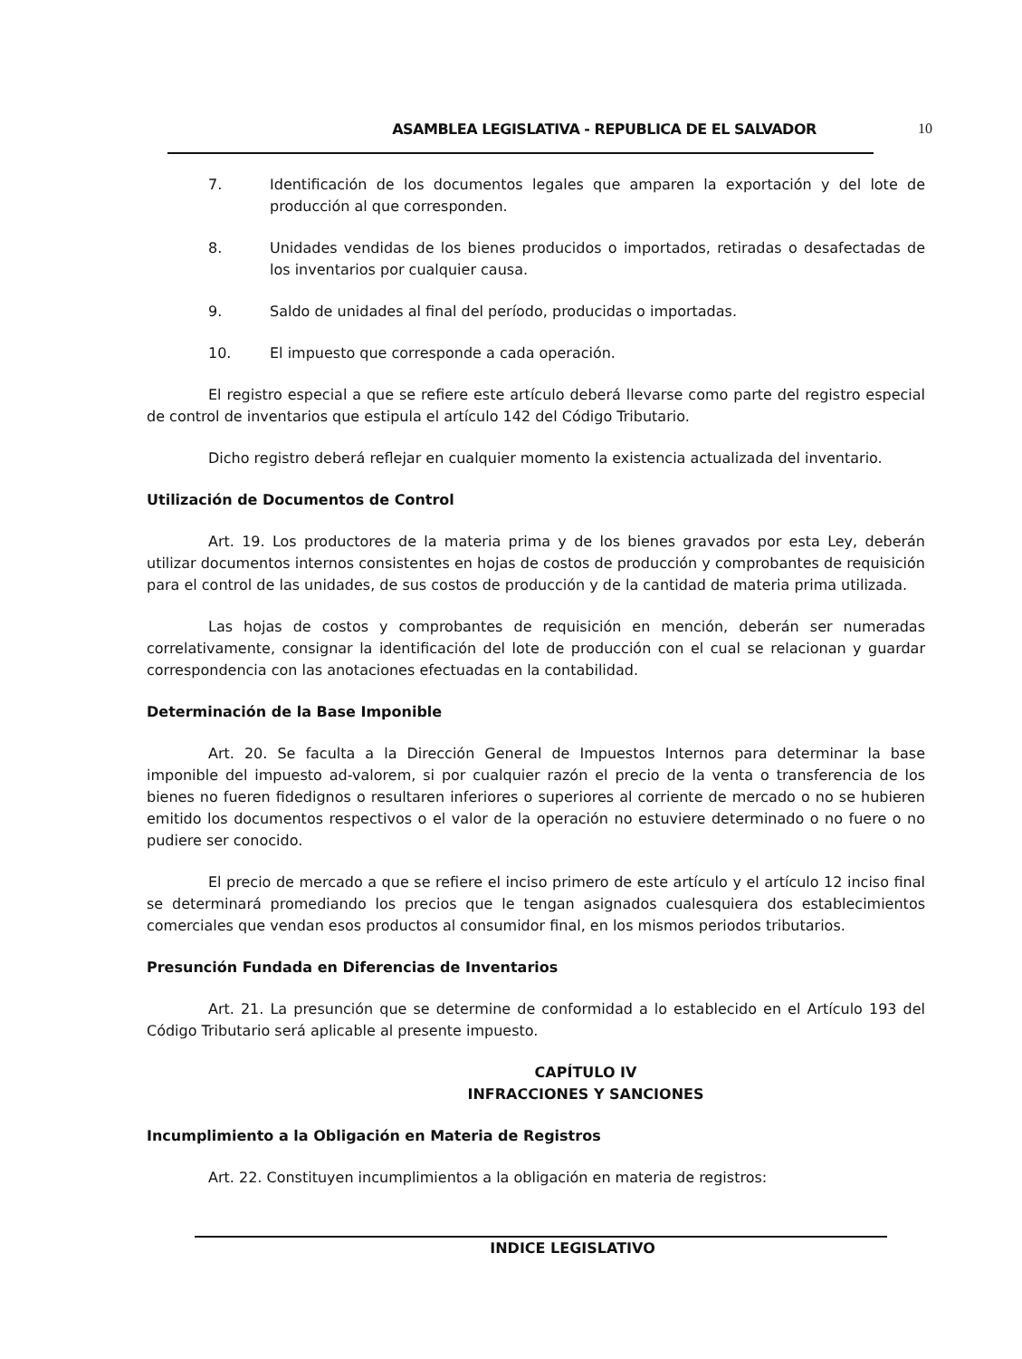ASAMBLEA LEGISLATIVA - REPUBLICA DE EL SALVADOR
10
7. Identificación de los documentos legales que amparen la exportación y del lote de producción al que corresponden.
8. Unidades vendidas de los bienes producidos o importados, retiradas o desafectadas de los inventarios por cualquier causa.
9. Saldo de unidades al final del período, producidas o importadas.
10. El impuesto que corresponde a cada operación.
El registro especial a que se refiere este artículo deberá llevarse como parte del registro especial de control de inventarios que estipula el artículo 142 del Código Tributario.
Dicho registro deberá reflejar en cualquier momento la existencia actualizada del inventario.
Utilización de Documentos de Control
Art. 19. Los productores de la materia prima y de los bienes gravados por esta Ley, deberán utilizar documentos internos consistentes en hojas de costos de producción y comprobantes de requisición para el control de las unidades, de sus costos de producción y de la cantidad de materia prima utilizada.
Las hojas de costos y comprobantes de requisición en mención, deberán ser numeradas correlativamente, consignar la identificación del lote de producción con el cual se relacionan y guardar correspondencia con las anotaciones efectuadas en la contabilidad.
Determinación de la Base Imponible
Art. 20. Se faculta a la Dirección General de Impuestos Internos para determinar la base imponible del impuesto ad-valorem, si por cualquier razón el precio de la venta o transferencia de los bienes no fueren fidedignos o resultaren inferiores o superiores al corriente de mercado o no se hubieren emitido los documentos respectivos o el valor de la operación no estuviere determinado o no fuere o no pudiere ser conocido.
El precio de mercado a que se refiere el inciso primero de este artículo y el artículo 12 inciso final se determinará promediando los precios que le tengan asignados cualesquiera dos establecimientos comerciales que vendan esos productos al consumidor final, en los mismos periodos tributarios.
Presunción Fundada en Diferencias de Inventarios
Art. 21. La presunción que se determine de conformidad a lo establecido en el Artículo 193 del Código Tributario será aplicable al presente impuesto.
CAPÍTULO IV
INFRACCIONES Y SANCIONES
Incumplimiento a la Obligación en Materia de Registros
Art. 22. Constituyen incumplimientos a la obligación en materia de registros:
INDICE LEGISLATIVO